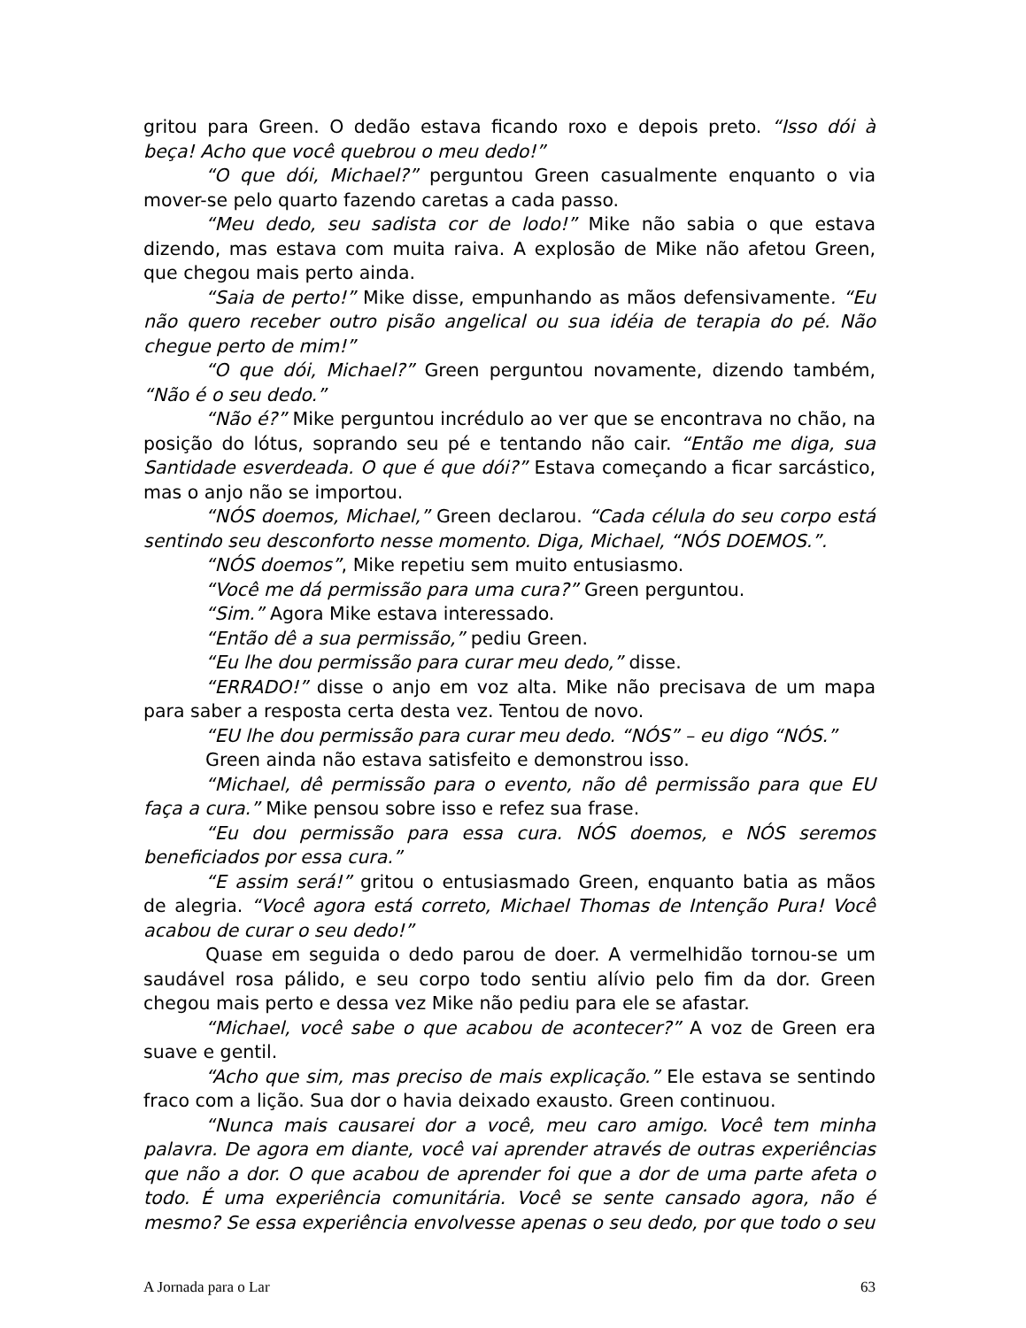gritou para Green. O dedão estava ficando roxo e depois preto. “Isso dói à beça! Acho que você quebrou o meu dedo!”
“O que dói, Michael?” perguntou Green casualmente enquanto o via mover-se pelo quarto fazendo caretas a cada passo.
“Meu dedo, seu sadista cor de lodo!” Mike não sabia o que estava dizendo, mas estava com muita raiva. A explosão de Mike não afetou Green, que chegou mais perto ainda.
“Saia de perto!” Mike disse, empunhando as mãos defensivamente. “Eu não quero receber outro pisão angelical ou sua idéia de terapia do pé. Não chegue perto de mim!”
“O que dói, Michael?” Green perguntou novamente, dizendo também, “Não é o seu dedo.”
“Não é?” Mike perguntou incrédulo ao ver que se encontrava no chão, na posição do lótus, soprando seu pé e tentando não cair. “Então me diga, sua Santidade esverdeada. O que é que dói?” Estava começando a ficar sarcástico, mas o anjo não se importou.
“NÓS doemos, Michael,” Green declarou. “Cada célula do seu corpo está sentindo seu desconforto nesse momento. Diga, Michael, “NÓS DOEMOS.”.
“NÓS doemos”, Mike repetiu sem muito entusiasmo.
“Você me dá permissão para uma cura?” Green perguntou.
“Sim.” Agora Mike estava interessado.
“Então dê a sua permissão,” pediu Green.
“Eu lhe dou permissão para curar meu dedo,” disse.
“ERRADO!” disse o anjo em voz alta. Mike não precisava de um mapa para saber a resposta certa desta vez. Tentou de novo.
“EU lhe dou permissão para curar meu dedo. “NÓS” – eu digo “NÓS.”
Green ainda não estava satisfeito e demonstrou isso.
“Michael, dê permissão para o evento, não dê permissão para que EU faça a cura.” Mike pensou sobre isso e refez sua frase.
“Eu dou permissão para essa cura. NÓS doemos, e NÓS seremos beneficiados por essa cura.”
“E assim será!” gritou o entusiasmado Green, enquanto batia as mãos de alegria. “Você agora está correto, Michael Thomas de Intenção Pura! Você acabou de curar o seu dedo!”
Quase em seguida o dedo parou de doer. A vermelhidão tornou-se um saudável rosa pálido, e seu corpo todo sentiu alívio pelo fim da dor. Green chegou mais perto e dessa vez Mike não pediu para ele se afastar.
“Michael, você sabe o que acabou de acontecer?” A voz de Green era suave e gentil.
“Acho que sim, mas preciso de mais explicação.” Ele estava se sentindo fraco com a lição. Sua dor o havia deixado exausto. Green continuou.
“Nunca mais causarei dor a você, meu caro amigo. Você tem minha palavra. De agora em diante, você vai aprender através de outras experiências que não a dor. O que acabou de aprender foi que a dor de uma parte afeta o todo. É uma experiência comunitária. Você se sente cansado agora, não é mesmo? Se essa experiência envolvesse apenas o seu dedo, por que todo o seu
A Jornada para o Lar 63